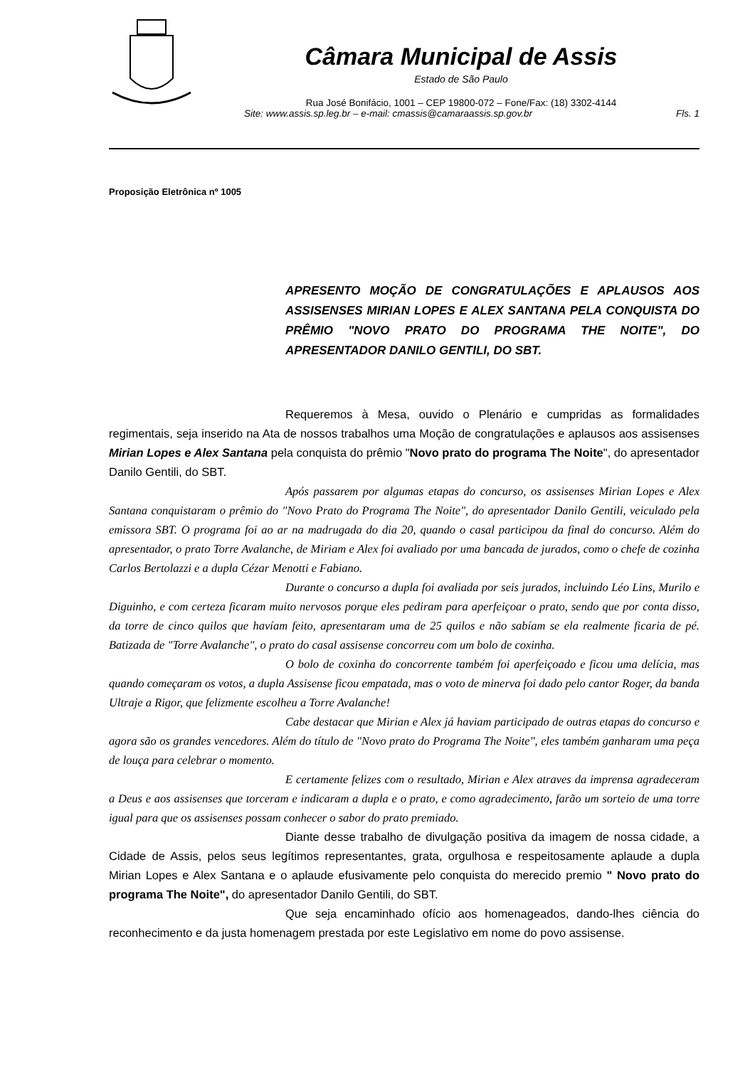Câmara Municipal de Assis
Estado de São Paulo
Rua José Bonifácio, 1001 – CEP 19800-072 – Fone/Fax: (18) 3302-4144
Site: www.assis.sp.leg.br – e-mail: cmassis@camaraassis.sp.gov.br Fls. 1
Proposição Eletrônica nº 1005
APRESENTO MOÇÃO DE CONGRATULAÇÕES E APLAUSOS AOS ASSISENSES MIRIAN LOPES E ALEX SANTANA PELA CONQUISTA DO PRÊMIO "NOVO PRATO DO PROGRAMA THE NOITE", DO APRESENTADOR DANILO GENTILI, DO SBT.
Requeremos à Mesa, ouvido o Plenário e cumpridas as formalidades regimentais, seja inserido na Ata de nossos trabalhos uma Moção de congratulações e aplausos aos assisenses Mirian Lopes e Alex Santana pela conquista do prêmio "Novo prato do programa The Noite", do apresentador Danilo Gentili, do SBT.
Após passarem por algumas etapas do concurso, os assisenses Mirian Lopes e Alex Santana conquistaram o prêmio do "Novo Prato do Programa The Noite", do apresentador Danilo Gentili, veiculado pela emissora SBT. O programa foi ao ar na madrugada do dia 20, quando o casal participou da final do concurso. Além do apresentador, o prato Torre Avalanche, de Miriam e Alex foi avaliado por uma bancada de jurados, como o chefe de cozinha Carlos Bertolazzi e a dupla Cézar Menotti e Fabiano.
Durante o concurso a dupla foi avaliada por seis jurados, incluindo Léo Lins, Murilo e Diguinho, e com certeza ficaram muito nervosos porque eles pediram para aperfeiçoar o prato, sendo que por conta disso, da torre de cinco quilos que havíam feito, apresentaram uma de 25 quilos e não sabíam se ela realmente ficaria de pé. Batizada de "Torre Avalanche", o prato do casal assisense concorreu com um bolo de coxinha.
O bolo de coxinha do concorrente também foi aperfeiçoado e ficou uma delícia, mas quando começaram os votos, a dupla Assisense ficou empatada, mas o voto de minerva foi dado pelo cantor Roger, da banda Ultraje a Rigor, que felizmente escolheu a Torre Avalanche!
Cabe destacar que Mirian e Alex já haviam participado de outras etapas do concurso e agora são os grandes vencedores. Além do título de "Novo prato do Programa The Noite", eles também ganharam uma peça de louça para celebrar o momento.
E certamente felizes com o resultado, Mirian e Alex atraves da imprensa agradeceram a Deus e aos assisenses que torceram e indicaram a dupla e o prato, e como agradecimento, farão um sorteio de uma torre igual para que os assisenses possam conhecer o sabor do prato premiado.
Diante desse trabalho de divulgação positiva da imagem de nossa cidade, a Cidade de Assis, pelos seus legítimos representantes, grata, orgulhosa e respeitosamente aplaude a dupla Mirian Lopes e Alex Santana e o aplaude efusivamente pelo conquista do merecido premio " Novo prato do programa The Noite", do apresentador Danilo Gentili, do SBT.
Que seja encaminhado ofício aos homenageados, dando-lhes ciência do reconhecimento e da justa homenagem prestada por este Legislativo em nome do povo assisense.